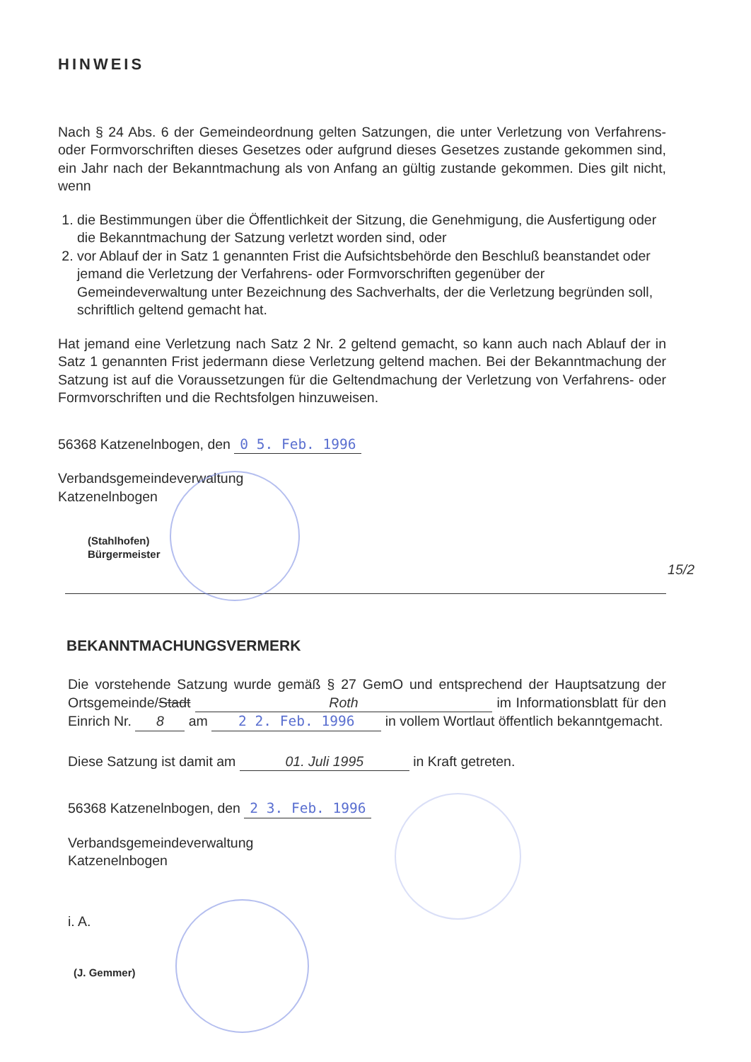HINWEIS
Nach § 24 Abs. 6 der Gemeindeordnung gelten Satzungen, die unter Verletzung von Verfahrens- oder Formvorschriften dieses Gesetzes oder aufgrund dieses Gesetzes zustande gekommen sind, ein Jahr nach der Bekanntmachung als von Anfang an gültig zustande gekommen. Dies gilt nicht, wenn
1. die Bestimmungen über die Öffentlichkeit der Sitzung, die Genehmigung, die Ausfertigung oder die Bekanntmachung der Satzung verletzt worden sind, oder
2. vor Ablauf der in Satz 1 genannten Frist die Aufsichtsbehörde den Beschluß beanstandet oder jemand die Verletzung der Verfahrens- oder Formvorschriften gegenüber der Gemeindeverwaltung unter Bezeichnung des Sachverhalts, der die Verletzung begründen soll, schriftlich geltend gemacht hat.
Hat jemand eine Verletzung nach Satz 2 Nr. 2 geltend gemacht, so kann auch nach Ablauf der in Satz 1 genannten Frist jedermann diese Verletzung geltend machen. Bei der Bekanntmachung der Satzung ist auf die Voraussetzungen für die Geltendmachung der Verletzung von Verfahrens- oder Formvorschriften und die Rechtsfolgen hinzuweisen.
56368 Katzenelnbogen, den 0 5. Feb. 1996
Verbandsgemeindeverwaltung
Katzenelnbogen
(Stahlhofen)
Bürgermeister
15/2
BEKANNTMACHUNGSVERMERK
Die vorstehende Satzung wurde gemäß § 27 GemO und entsprechend der Hauptsatzung der Ortsgemeinde/Stadt Roth im Informationsblatt für den Einrich Nr. 8 am 2 2. Feb. 1996 in vollem Wortlaut öffentlich bekanntgemacht.
Diese Satzung ist damit am 01. Juli 1995 in Kraft getreten.
56368 Katzenelnbogen, den 2 3. Feb. 1996
Verbandsgemeindeverwaltung
Katzenelnbogen
i. A.
(J. Gemmer)